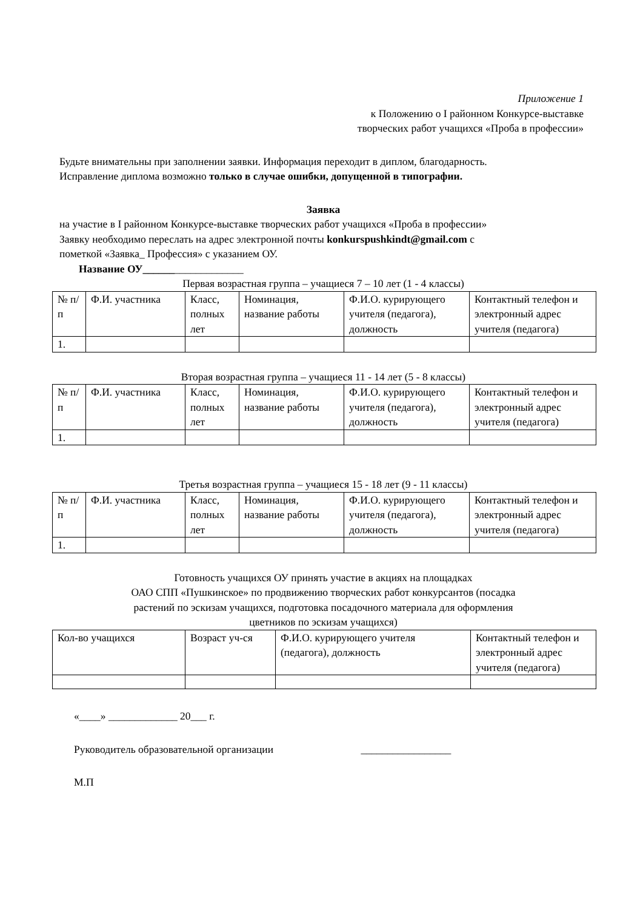Приложение 1
к Положению о I районном Конкурсе-выставке
творческих работ учащихся «Проба в профессии»
Будьте внимательны при заполнении заявки. Информация переходит в диплом, благодарность.
Исправление диплома возможно только в случае ошибки, допущенной в типографии.
Заявка
на участие в I районном Конкурсе-выставке творческих работ учащихся «Проба в профессии»
Заявку необходимо переслать на адрес электронной почты konkurspushkindt@gmail.com с
пометкой «Заявка_ Профессия» с указанием ОУ.
Название ОУ___________________
Первая возрастная группа – учащиеся 7 – 10 лет (1 - 4 классы)
| № п/п | Ф.И. участника | Класс, полных лет | Номинация, название работы | Ф.И.О. курирующего учителя (педагога), должность | Контактный телефон и электронный адрес учителя (педагога) |
| 1. | | | | | |
Вторая возрастная группа – учащиеся 11 - 14 лет (5 - 8 классы)
| № п/п | Ф.И. участника | Класс, полных лет | Номинация, название работы | Ф.И.О. курирующего учителя (педагога), должность | Контактный телефон и электронный адрес учителя (педагога) |
| 1. | | | | | |
Третья возрастная группа – учащиеся 15 - 18 лет (9 - 11 классы)
| № п/п | Ф.И. участника | Класс, полных лет | Номинация, название работы | Ф.И.О. курирующего учителя (педагога), должность | Контактный телефон и электронный адрес учителя (педагога) |
| 1. | | | | | |
Готовность учащихся ОУ принять участие в акциях на площадках
ОАО СПП «Пушкинское» по продвижению творческих работ конкурсантов (посадка
растений по эскизам учащихся, подготовка посадочного материала для оформления
цветников по эскизам учащихся)
| Кол-во учащихся | Возраст уч-ся | Ф.И.О. курирующего учителя (педагога), должность | Контактный телефон и электронный адрес учителя (педагога) |
«____» _____________ 20___ г.
Руководитель образовательной организации _________________
М.П